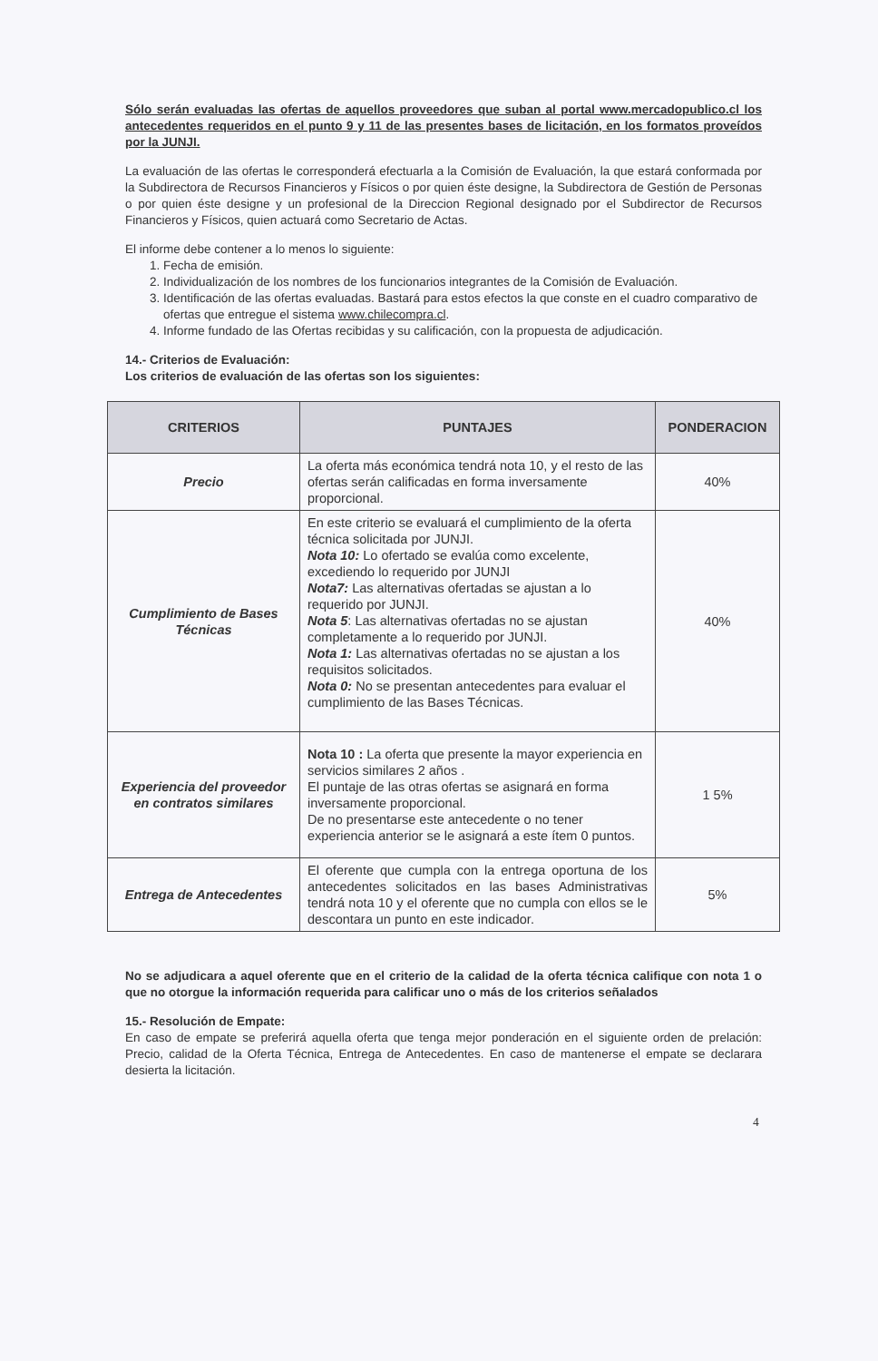Sólo serán evaluadas las ofertas de aquellos proveedores que suban al portal www.mercadopublico.cl los antecedentes requeridos en el punto 9 y 11 de las presentes bases de licitación, en los formatos proveídos por la JUNJI.
La evaluación de las ofertas le corresponderá efectuarla a la Comisión de Evaluación, la que estará conformada por la Subdirectora de Recursos Financieros y Físicos o por quien éste designe, la Subdirectora de Gestión de Personas o por quien éste designe y un profesional de la Direccion Regional designado por el Subdirector de Recursos Financieros y Físicos, quien actuará como Secretario de Actas.
El informe debe contener a lo menos lo siguiente:
1. Fecha de emisión.
2. Individualización de los nombres de los funcionarios integrantes de la Comisión de Evaluación.
3. Identificación de las ofertas evaluadas. Bastará para estos efectos la que conste en el cuadro comparativo de ofertas que entregue el sistema www.chilecompra.cl.
4. Informe fundado de las Ofertas recibidas y su calificación, con la propuesta de adjudicación.
14.- Criterios de Evaluación:
Los criterios de evaluación de las ofertas son los siguientes:
| CRITERIOS | PUNTAJES | PONDERACION |
| --- | --- | --- |
| Precio | La oferta más económica tendrá nota 10, y el resto de las ofertas serán calificadas en forma inversamente proporcional. | 40% |
| Cumplimiento de Bases Técnicas | En este criterio se evaluará el cumplimiento de la oferta técnica solicitada por JUNJI. Nota 10: Lo ofertado se evalúa como excelente, excediendo lo requerido por JUNJI Nota7: Las alternativas ofertadas se ajustan a lo requerido por JUNJI. Nota 5 : Las alternativas ofertadas no se ajustan completamente a lo requerido por JUNJI. Nota 1: Las alternativas ofertadas no se ajustan a los requisitos solicitados. Nota 0: No se presentan antecedentes para evaluar el cumplimiento de las Bases Técnicas. | 40% |
| Experiencia del proveedor en contratos similares | Nota 10 : La oferta que presente la mayor experiencia en servicios similares 2 años . El puntaje de las otras ofertas se asignará en forma inversamente proporcional. De no presentarse este antecedente o no tener experiencia anterior se le asignará a este ítem 0 puntos. | 1 5% |
| Entrega de Antecedentes | El oferente que cumpla con la entrega oportuna de los antecedentes solicitados en las bases Administrativas tendrá nota 10 y el oferente que no cumpla con ellos se le descontara un punto en este indicador. | 5% |
No se adjudicara a aquel oferente que en el criterio de la calidad de la oferta técnica califique con nota 1 o que no otorgue la información requerida para calificar uno o más de los criterios señalados
15.- Resolución de Empate:
En caso de empate se preferirá aquella oferta que tenga mejor ponderación en el siguiente orden de prelación: Precio, calidad de la Oferta Técnica, Entrega de Antecedentes. En caso de mantenerse el empate se declarara desierta la licitación.
4